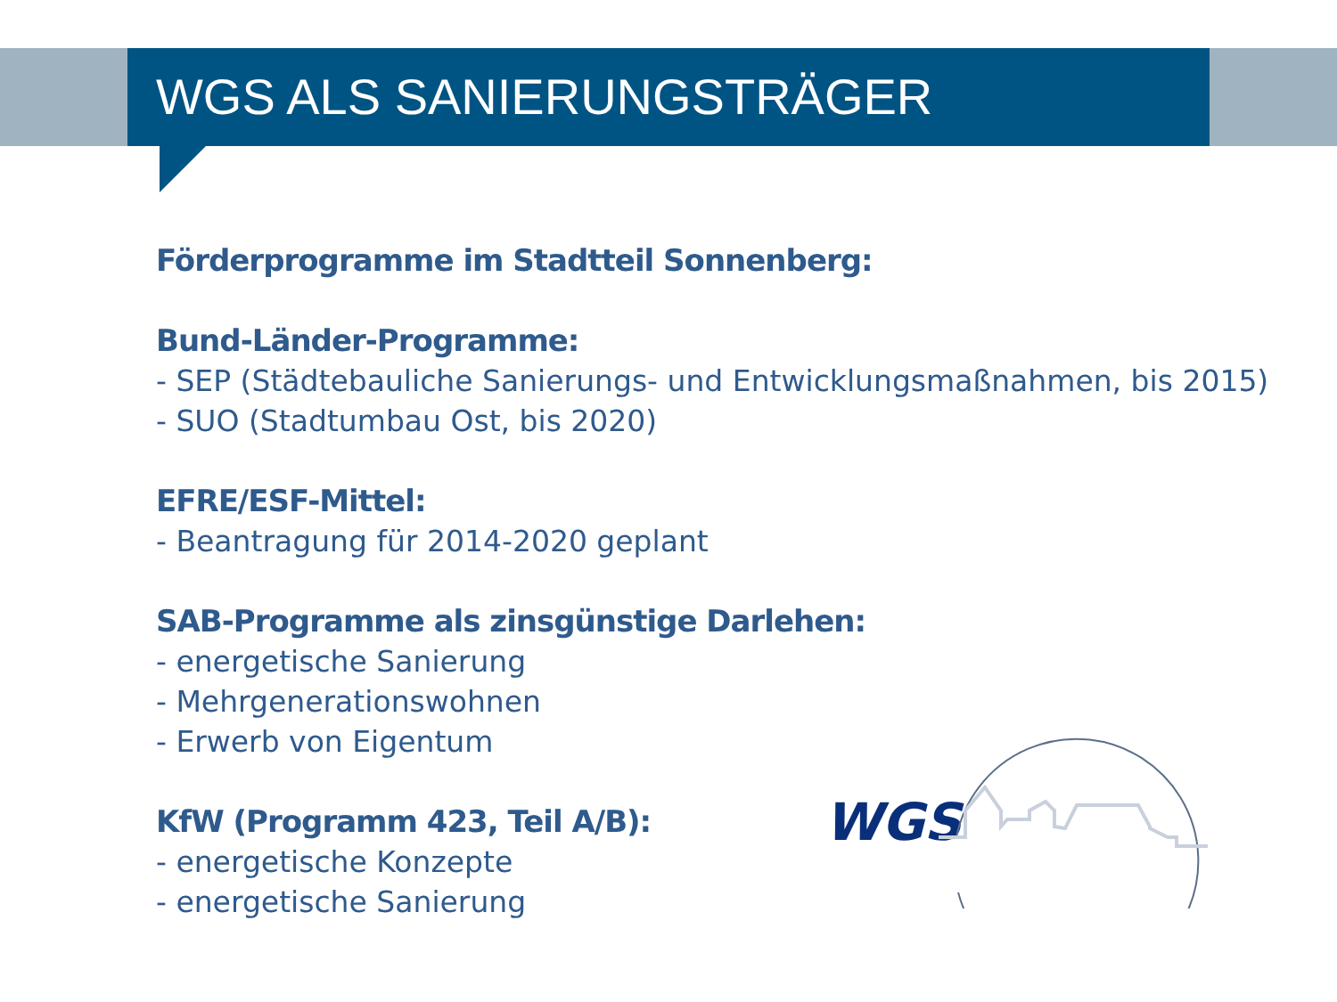WGS ALS SANIERUNGSTRÄGER
Förderprogramme im Stadtteil Sonnenberg:
Bund-Länder-Programme:
- SEP (Städtebauliche Sanierungs- und Entwicklungsmaßnahmen, bis 2015)
- SUO (Stadtumbau Ost, bis 2020)
EFRE/ESF-Mittel:
- Beantragung für 2014-2020 geplant
SAB-Programme als zinsgünstige Darlehen:
- energetische Sanierung
- Mehrgenerationswohnen
- Erwerb von Eigentum
KfW (Programm 423, Teil A/B):
- energetische Konzepte
- energetische Sanierung
WGS